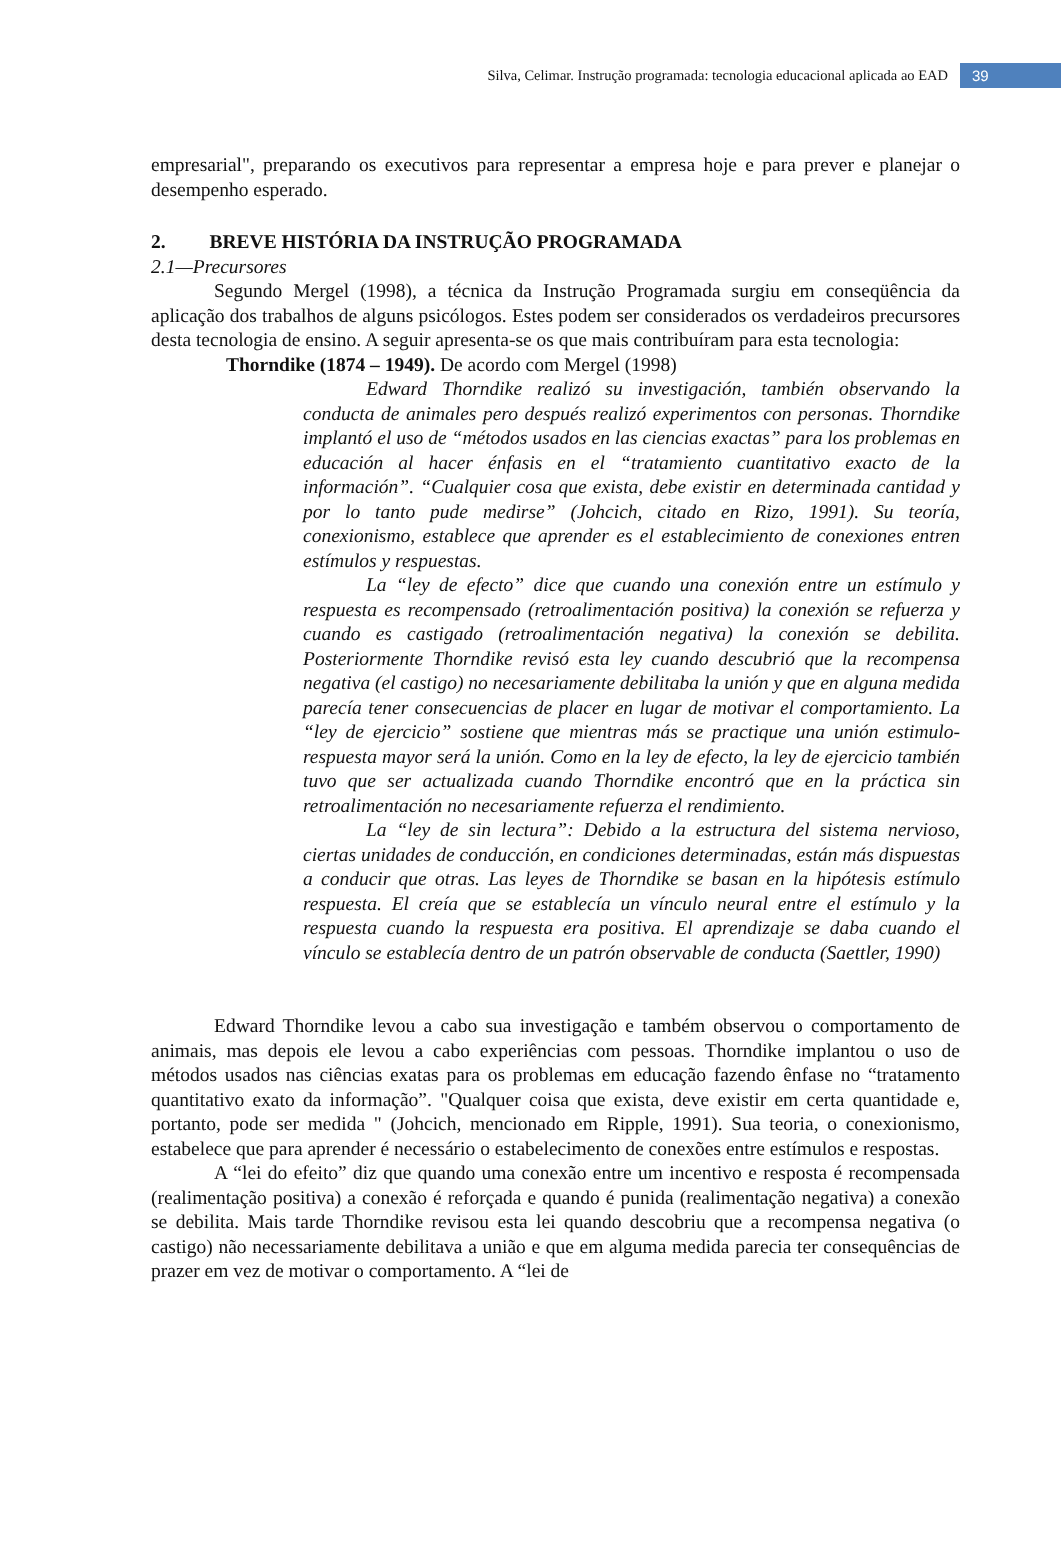Silva, Celimar. Instrução programada: tecnologia educacional aplicada ao EAD 39
empresarial", preparando os executivos para representar a empresa hoje e para prever e planejar o desempenho esperado.
2. BREVE HISTÓRIA DA INSTRUÇÃO PROGRAMADA
2.1—Precursores
Segundo Mergel (1998), a técnica da Instrução Programada surgiu em conseqüência da aplicação dos trabalhos de alguns psicólogos. Estes podem ser considerados os verdadeiros precursores desta tecnologia de ensino. A seguir apresenta-se os que mais contribuíram para esta tecnologia:
Thorndike (1874 – 1949). De acordo com Mergel (1998)
Edward Thorndike realizó su investigación, también observando la conducta de animales pero después realizó experimentos con personas. Thorndike implantó el uso de “métodos usados en las ciencias exactas” para los problemas en educación al hacer énfasis en el “tratamiento cuantitativo exacto de la información”. “Cualquier cosa que exista, debe existir en determinada cantidad y por lo tanto pude medirse” (Johcich, citado en Rizo, 1991). Su teoría, conexionismo, establece que aprender es el establecimiento de conexiones entren estímulos y respuestas.
La “ley de efecto” dice que cuando una conexión entre un estímulo y respuesta es recompensado (retroalimentación positiva) la conexión se refuerza y cuando es castigado (retroalimentación negativa) la conexión se debilita. Posteriormente Thorndike revisó esta ley cuando descubrió que la recompensa negativa (el castigo) no necesariamente debilitaba la unión y que en alguna medida parecía tener consecuencias de placer en lugar de motivar el comportamiento. La “ley de ejercicio” sostiene que mientras más se practique una unión estimulo-respuesta mayor será la unión. Como en la ley de efecto, la ley de ejercicio también tuvo que ser actualizada cuando Thorndike encontró que en la práctica sin retroalimentación no necesariamente refuerza el rendimiento.
La “ley de sin lectura”: Debido a la estructura del sistema nervioso, ciertas unidades de conducción, en condiciones determinadas, están más dispuestas a conducir que otras. Las leyes de Thorndike se basan en la hipótesis estímulo respuesta. El creía que se establecía un vínculo neural entre el estímulo y la respuesta cuando la respuesta era positiva. El aprendizaje se daba cuando el vínculo se establecía dentro de un patrón observable de conducta (Saettler, 1990)
Edward Thorndike levou a cabo sua investigação e também observou o comportamento de animais, mas depois ele levou a cabo experiências com pessoas. Thorndike implantou o uso de métodos usados nas ciências exatas para os problemas em educação fazendo ênfase no “tratamento quantitativo exato da informação”. "Qualquer coisa que exista, deve existir em certa quantidade e, portanto, pode ser medida " (Johcich, mencionado em Ripple, 1991). Sua teoria, o conexionismo, estabelece que para aprender é necessário o estabelecimento de conexões entre estímulos e respostas.
A “lei do efeito” diz que quando uma conexão entre um incentivo e resposta é recompensada (realimentação positiva) a conexão é reforçada e quando é punida (realimentação negativa) a conexão se debilita. Mais tarde Thorndike revisou esta lei quando descobriu que a recompensa negativa (o castigo) não necessariamente debilitava a união e que em alguma medida parecia ter consequências de prazer em vez de motivar o comportamento. A “lei de